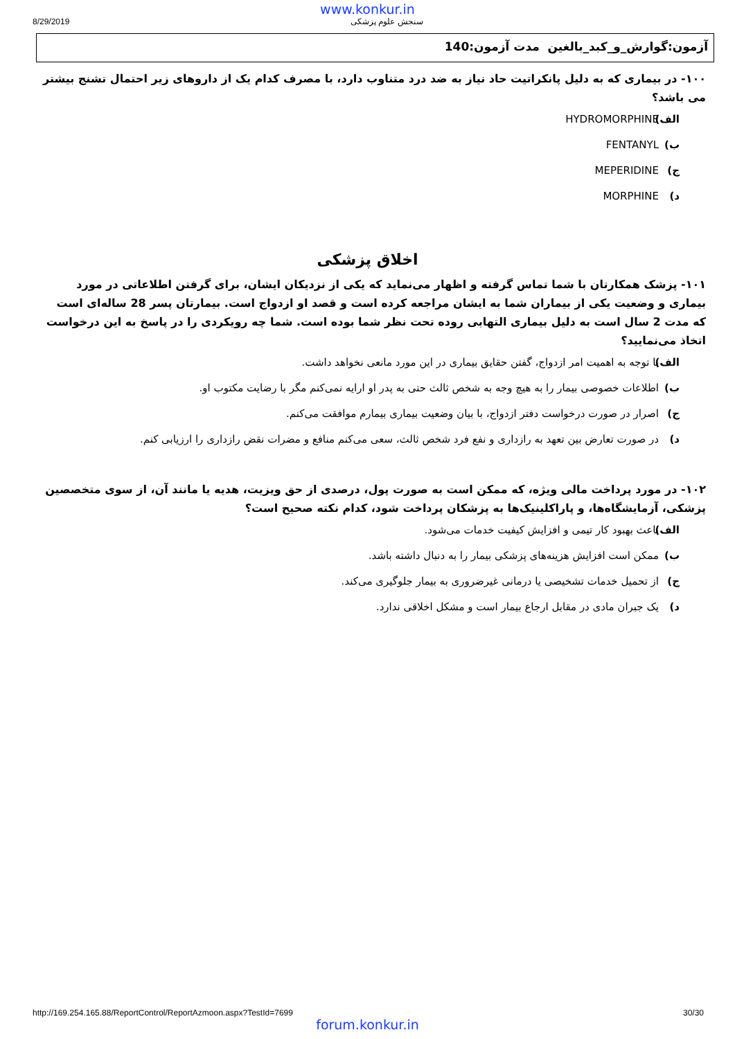www.konkur.in
8/29/2019 سنجش علوم پزشکی
آزمون:گوارش_و_کبد_بالغین مدت آزمون:140
۱۰۰- در بیماری که به دلیل پانکراتیت حاد نیاز به ضد درد متناوب دارد، با مصرف کدام یک از داروهای زیر احتمال تشنج بیشتر می باشد؟
الف) HYDROMORPHINE
ب) FENTANYL
ج) MEPERIDINE ✔
د) MORPHINE
اخلاق پزشکی
۱۰۱- پزشک همکارتان با شما تماس گرفته و اظهار می‌نماید که یکی از نزدیکان ایشان، برای گرفتن اطلاعاتی در مورد بیماری و وضعیت یکی از بیماران شما به ایشان مراجعه کرده است و قصد او ازدواج است. بیمارتان پسر 28 ساله‌ای است که مدت 2 سال است به دلیل بیماری التهابی روده تحت نظر شما بوده است. شما چه رویکردی را در پاسخ به این درخواست اتخاذ می‌نمایید؟
الف) با توجه به اهمیت امر ازدواج، گفتن حقایق بیماری در این مورد مانعی نخواهد داشت. ✔
ب) اطلاعات خصوصی بیمار را به هیچ وجه به شخص ثالث حتی به پدر او ارایه نمی‌کنم مگر با رضایت مکتوب او.
ج) اصرار در صورت درخواست دفتر ازدواج، با بیان وضعیت بیماری بیمارم موافقت می‌کنم.
د) در صورت تعارض بین تعهد به رازداری و نفع فرد شخص ثالث، سعی می‌کنم منافع و مضرات نقض رازداری را ارزیابی کنم.
۱۰۲- در مورد پرداخت مالی ویژه، که ممکن است به صورت پول، درصدی از حق ویزیت، هدیه یا مانند آن، از سوی متخصصین پزشکی، آزمایشگاه‌ها، و پاراکلینیک‌ها به پزشکان پرداخت شود، کدام نکته صحیح است؟
الف) باعث بهبود کار تیمی و افزایش کیفیت خدمات می‌شود. ✔
ب) ممکن است افزایش هزینه‌های پزشکی بیمار را به دنبال داشته باشد.
ج) از تحمیل خدمات تشخیصی یا درمانی غیرضروری به بیمار جلوگیری می‌کند.
د) یک جبران مادی در مقابل ارجاع بیمار است و مشکل اخلاقی ندارد.
http://169.254.165.88/ReportControl/ReportAzmoon.aspx?TestId=7699 30/30
forum.konkur.in